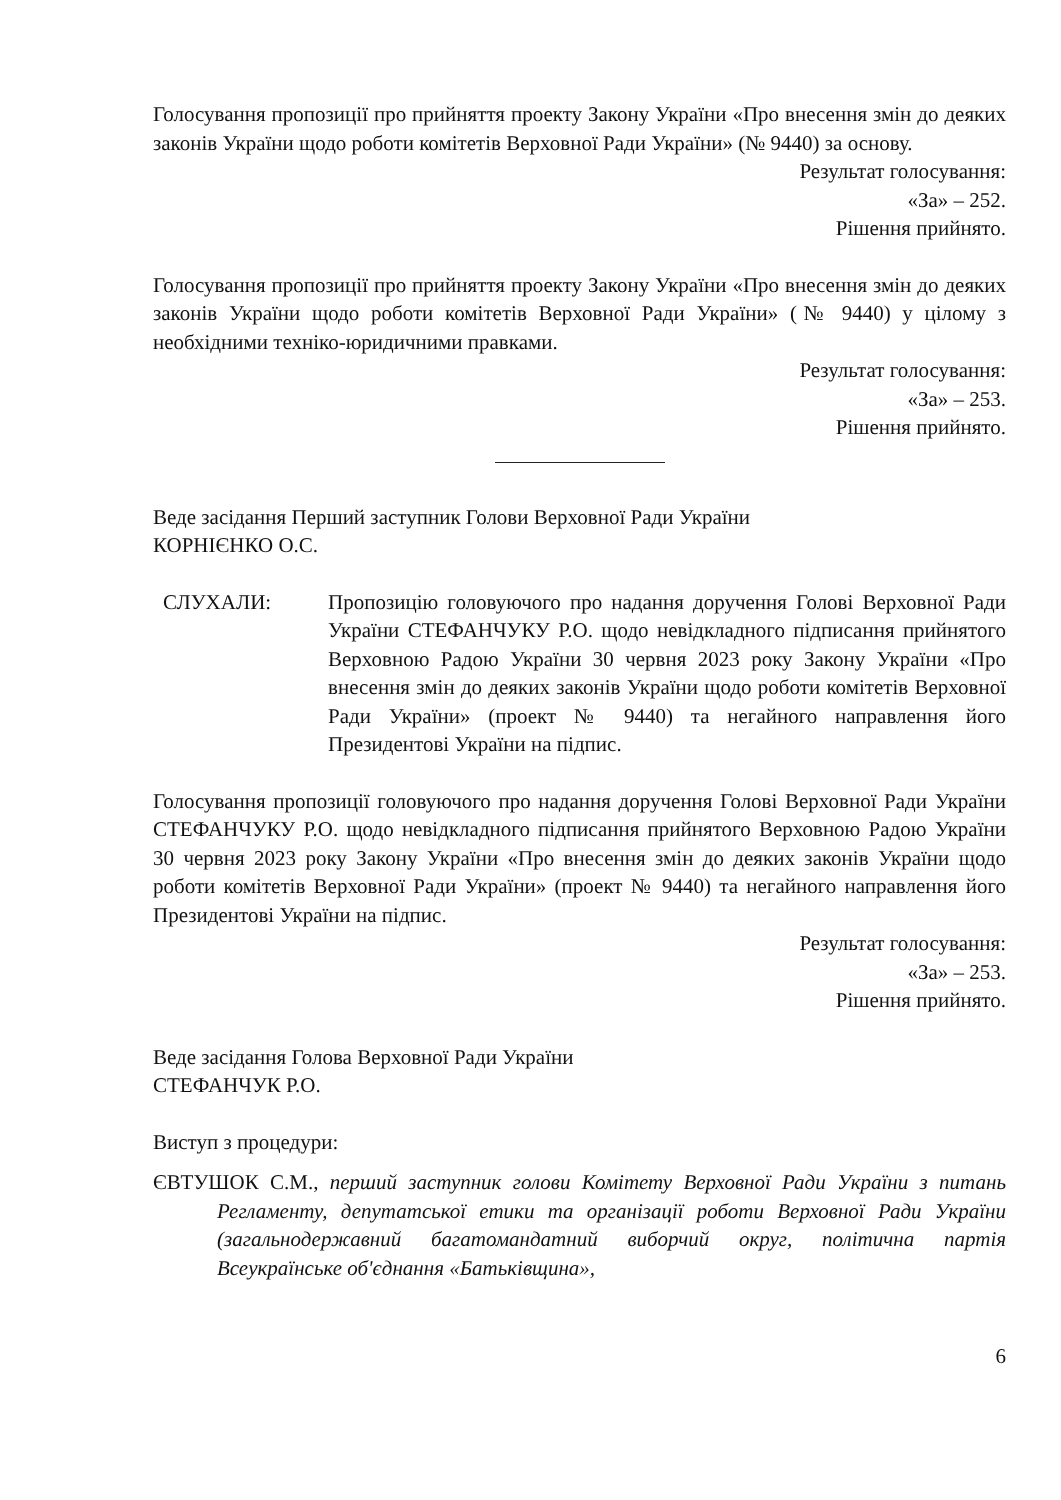Голосування пропозиції про прийняття проекту Закону України «Про внесення змін до деяких законів України щодо роботи комітетів Верховної Ради України» (№ 9440) за основу.
Результат голосування:
«За» – 252.
Рішення прийнято.
Голосування пропозиції про прийняття проекту Закону України «Про внесення змін до деяких законів України щодо роботи комітетів Верховної Ради України» (№ 9440) у цілому з необхідними техніко-юридичними правками.
Результат голосування:
«За» – 253.
Рішення прийнято.
Веде засідання Перший заступник Голови Верховної Ради України
КОРНІЄНКО О.С.
СЛУХАЛИ: Пропозицію головуючого про надання доручення Голові Верховної Ради України СТЕФАНЧУКУ Р.О. щодо невідкладного підписання прийнятого Верховною Радою України 30 червня 2023 року Закону України «Про внесення змін до деяких законів України щодо роботи комітетів Верховної Ради України» (проект № 9440) та негайного направлення його Президентові України на підпис.
Голосування пропозиції головуючого про надання доручення Голові Верховної Ради України СТЕФАНЧУКУ Р.О. щодо невідкладного підписання прийнятого Верховною Радою України 30 червня 2023 року Закону України «Про внесення змін до деяких законів України щодо роботи комітетів Верховної Ради України» (проект № 9440) та негайного направлення його Президентові України на підпис.
Результат голосування:
«За» – 253.
Рішення прийнято.
Веде засідання Голова Верховної Ради України
СТЕФАНЧУК Р.О.
Виступ з процедури:
ЄВТУШОК С.М., перший заступник голови Комітету Верховної Ради України з питань Регламенту, депутатської етики та організації роботи Верховної Ради України (загальнодержавний багатомандатний виборчий округ, політична партія Всеукраїнське об'єднання «Батьківщина»,
6